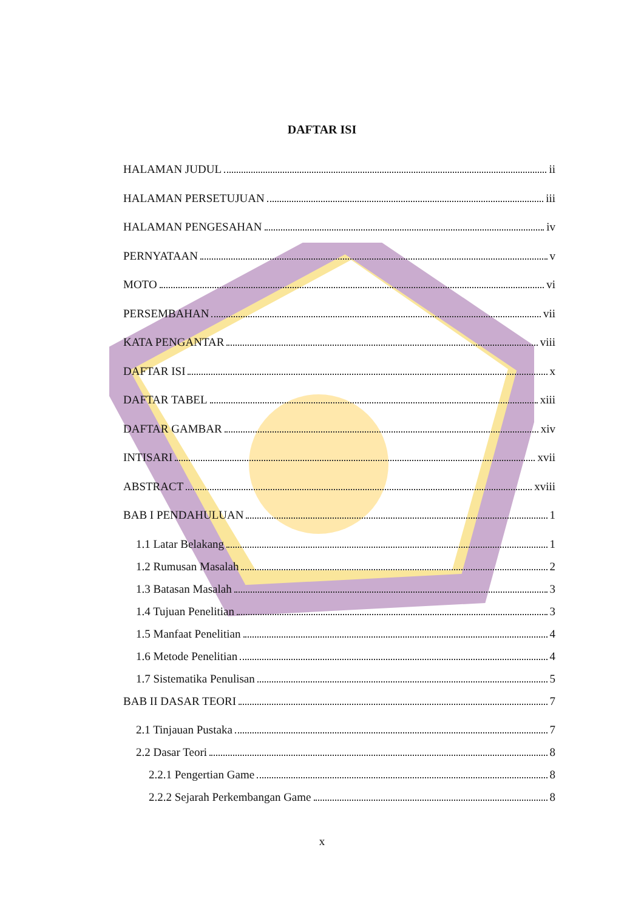DAFTAR ISI
HALAMAN JUDUL ii
HALAMAN PERSETUJUAN iii
HALAMAN PENGESAHAN iv
PERNYATAAN v
MOTO vi
PERSEMBAHAN vii
KATA PENGANTAR viii
DAFTAR ISI x
DAFTAR TABEL xiii
DAFTAR GAMBAR xiv
INTISARI xvii
ABSTRACT xviii
BAB I PENDAHULUAN 1
1.1 Latar Belakang 1
1.2 Rumusan Masalah 2
1.3 Batasan Masalah 3
1.4 Tujuan Penelitian 3
1.5 Manfaat Penelitian 4
1.6 Metode Penelitian 4
1.7 Sistematika Penulisan 5
BAB II DASAR TEORI 7
2.1 Tinjauan Pustaka 7
2.2 Dasar Teori 8
2.2.1 Pengertian Game 8
2.2.2 Sejarah Perkembangan Game 8
x